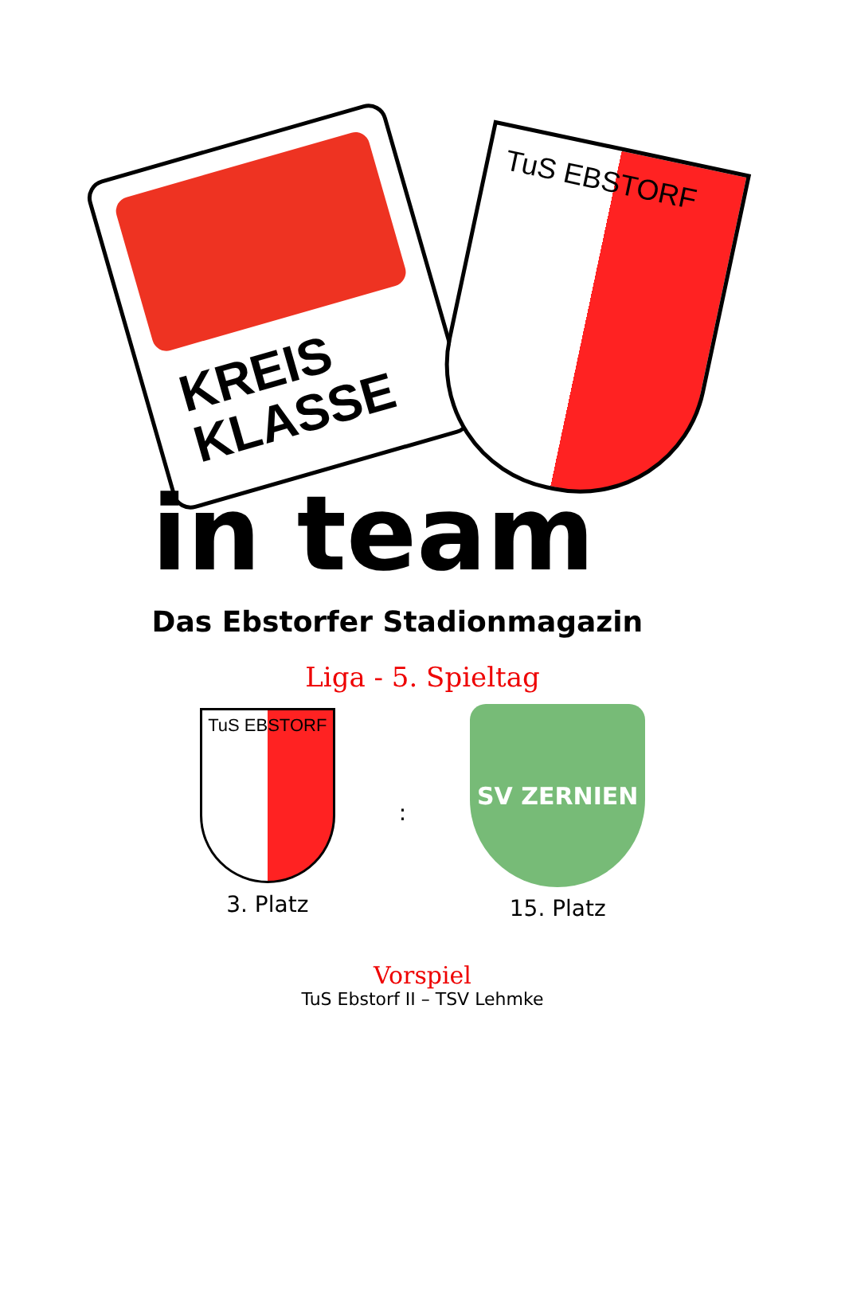KREIS
KLASSE
TuS EBSTORF
in team
Das Ebstorfer Stadionmagazin
Liga - 5. Spieltag
TuS EBSTORF
3. Platz
:
SV ZERNIEN
15. Platz
Vorspiel
TuS Ebstorf II – TSV Lehmke